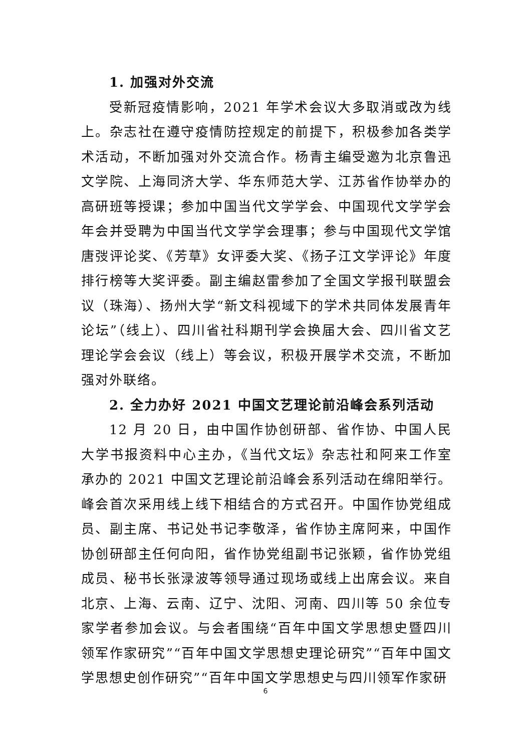1. 加强对外交流
受新冠疫情影响，2021 年学术会议大多取消或改为线上。杂志社在遵守疫情防控规定的前提下，积极参加各类学术活动，不断加强对外交流合作。杨青主编受邀为北京鲁迅文学院、上海同济大学、华东师范大学、江苏省作协举办的高研班等授课；参加中国当代文学学会、中国现代文学学会年会并受聘为中国当代文学学会理事；参与中国现代文学馆唐弢评论奖、《芳草》女评委大奖、《扬子江文学评论》年度排行榜等大奖评委。副主编赵雷参加了全国文学报刊联盟会议（珠海）、扬州大学“新文科视域下的学术共同体发展青年论坛”（线上）、四川省社科期刊学会换届大会、四川省文艺理论学会会议（线上）等会议，积极开展学术交流，不断加强对外联络。
2. 全力办好 2021 中国文艺理论前沿峰会系列活动
12 月 20 日，由中国作协创研部、省作协、中国人民大学书报资料中心主办，《当代文坛》杂志社和阿来工作室承办的 2021 中国文艺理论前沿峰会系列活动在绵阳举行。峰会首次采用线上线下相结合的方式召开。中国作协党组成员、副主席、书记处书记李敬泽，省作协主席阿来，中国作协创研部主任何向阳，省作协党组副书记张颖，省作协党组成员、秘书长张渌波等领导通过现场或线上出席会议。来自北京、上海、云南、辽宁、沈阳、河南、四川等 50 余位专家学者参加会议。与会者围绕“百年中国文学思想史暨四川领军作家研究”“百年中国文学思想史理论研究”“百年中国文学思想史创作研究”“百年中国文学思想史与四川领军作家研
6